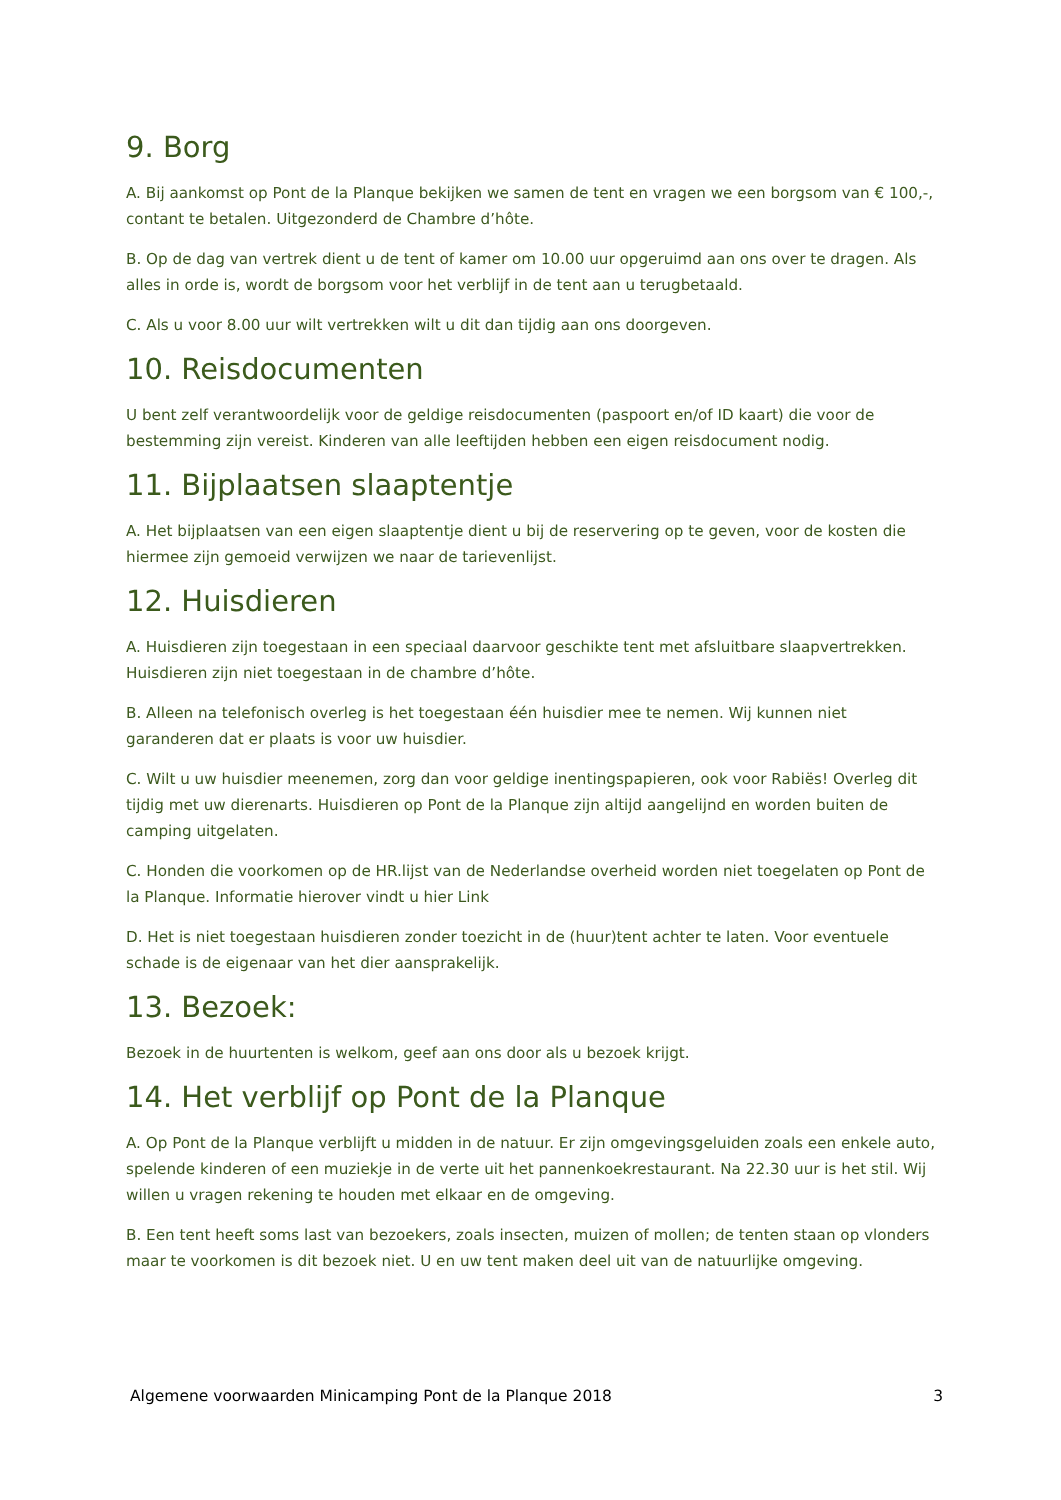9. Borg
A. Bij aankomst op Pont de la Planque bekijken we samen de tent en vragen we een borgsom van € 100,-, contant te betalen. Uitgezonderd de Chambre d’hôte.
B. Op de dag van vertrek dient u de tent of kamer om 10.00 uur opgeruimd aan ons over te dragen. Als alles in orde is, wordt de borgsom voor het verblijf in de tent aan u terugbetaald.
C. Als u voor 8.00 uur wilt vertrekken wilt u dit dan tijdig aan ons doorgeven.
10. Reisdocumenten
U bent zelf verantwoordelijk voor de geldige reisdocumenten (paspoort en/of ID kaart) die voor de bestemming zijn vereist. Kinderen van alle leeftijden hebben een eigen reisdocument nodig.
11. Bijplaatsen slaaptentje
A. Het bijplaatsen van een eigen slaaptentje dient u bij de reservering op te geven, voor de kosten die hiermee zijn gemoeid verwijzen we naar de tarievenlijst.
12. Huisdieren
A. Huisdieren zijn toegestaan in een speciaal daarvoor geschikte tent met afsluitbare slaapvertrekken. Huisdieren zijn niet toegestaan in de chambre d’hôte.
B. Alleen na telefonisch overleg is het toegestaan één huisdier mee te nemen. Wij kunnen niet garanderen dat er plaats is voor uw huisdier.
C. Wilt u uw huisdier meenemen, zorg dan voor geldige inentingspapieren, ook voor Rabiës! Overleg dit tijdig met uw dierenarts. Huisdieren op Pont de la Planque zijn altijd aangelijnd en worden buiten de camping uitgelaten.
C. Honden die voorkomen op de HR.lijst van de Nederlandse overheid worden niet toegelaten op Pont de la Planque. Informatie hierover vindt u hier Link
D. Het is niet toegestaan huisdieren zonder toezicht in de (huur)tent achter te laten. Voor eventuele schade is de eigenaar van het dier aansprakelijk.
13. Bezoek:
Bezoek in de huurtenten is welkom, geef aan ons door als u bezoek krijgt.
14. Het verblijf op Pont de la Planque
A. Op Pont de la Planque verblijft u midden in de natuur. Er zijn omgevingsgeluiden zoals een enkele auto, spelende kinderen of een muziekje in de verte uit het pannenkoekrestaurant. Na 22.30 uur is het stil. Wij willen u vragen rekening te houden met elkaar en de omgeving.
B. Een tent heeft soms last van bezoekers, zoals insecten, muizen of mollen; de tenten staan op vlonders maar te voorkomen is dit bezoek niet. U en uw tent maken deel uit van de natuurlijke omgeving.
Algemene voorwaarden Minicamping Pont de la Planque 2018 3